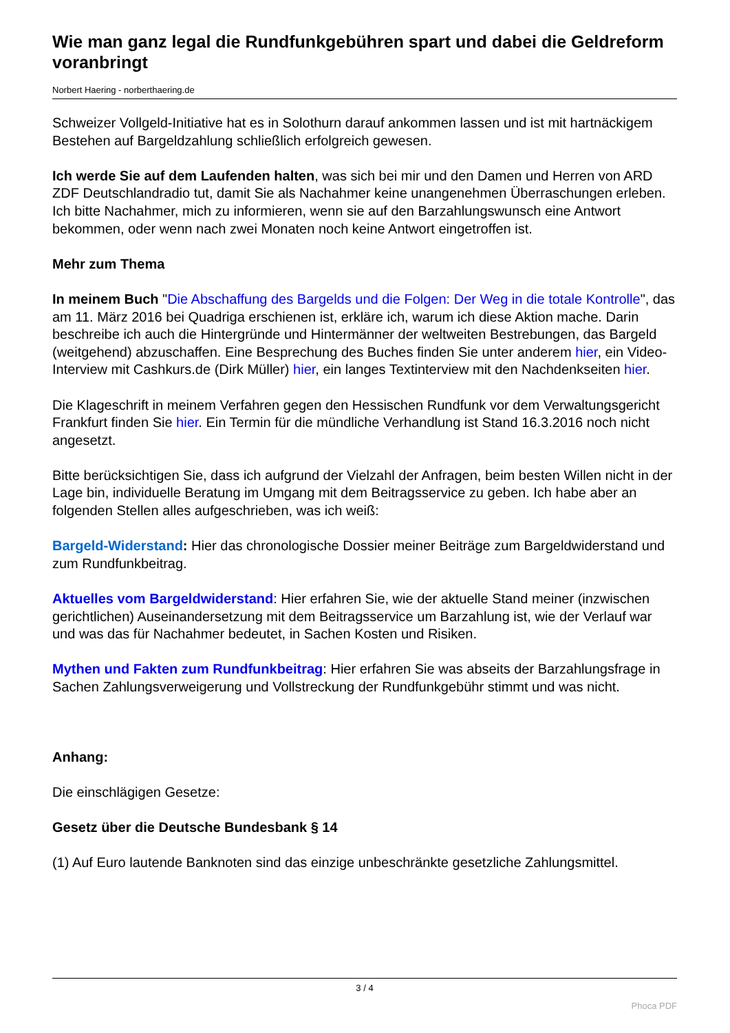Wie man ganz legal die Rundfunkgebühren spart und dabei die Geldreform voranbringt
Norbert Haering - norberthaering.de
Schweizer Vollgeld-Initiative hat es in Solothurn darauf ankommen lassen und ist mit hartnäckigem Bestehen auf Bargeldzahlung schließlich erfolgreich gewesen.
Ich werde Sie auf dem Laufenden halten, was sich bei mir und den Damen und Herren von ARD ZDF Deutschlandradio tut, damit Sie als Nachahmer keine unangenehmen Überraschungen erleben. Ich bitte Nachahmer, mich zu informieren, wenn sie auf den Barzahlungswunsch eine Antwort bekommen, oder wenn nach zwei Monaten noch keine Antwort eingetroffen ist.
Mehr zum Thema
In meinem Buch "Die Abschaffung des Bargelds und die Folgen: Der Weg in die totale Kontrolle", das am 11. März 2016 bei Quadriga erschienen ist, erkläre ich, warum ich diese Aktion mache. Darin beschreibe ich auch die Hintergründe und Hintermänner der weltweiten Bestrebungen, das Bargeld (weitgehend) abzuschaffen. Eine Besprechung des Buches finden Sie unter anderem hier, ein Video-Interview mit Cashkurs.de (Dirk Müller) hier, ein langes Textinterview mit den Nachdenkseiten hier.
Die Klageschrift in meinem Verfahren gegen den Hessischen Rundfunk vor dem Verwaltungsgericht Frankfurt finden Sie hier. Ein Termin für die mündliche Verhandlung ist Stand 16.3.2016 noch nicht angesetzt.
Bitte berücksichtigen Sie, dass ich aufgrund der Vielzahl der Anfragen, beim besten Willen nicht in der Lage bin, individuelle Beratung im Umgang mit dem Beitragsservice zu geben. Ich habe aber an folgenden Stellen alles aufgeschrieben, was ich weiß:
Bargeld-Widerstand: Hier das chronologische Dossier meiner Beiträge zum Bargeldwiderstand und zum Rundfunkbeitrag.
Aktuelles vom Bargeldwiderstand: Hier erfahren Sie, wie der aktuelle Stand meiner (inzwischen gerichtlichen) Auseinandersetzung mit dem Beitragsservice um Barzahlung ist, wie der Verlauf war und was das für Nachahmer bedeutet, in Sachen Kosten und Risiken.
Mythen und Fakten zum Rundfunkbeitrag: Hier erfahren Sie was abseits der Barzahlungsfrage in Sachen Zahlungsverweigerung und Vollstreckung der Rundfunkgebühr stimmt und was nicht.
Anhang:
Die einschlägigen Gesetze:
Gesetz über die Deutsche Bundesbank § 14
(1) Auf Euro lautende Banknoten sind das einzige unbeschränkte gesetzliche Zahlungsmittel.
3 / 4
Phoca PDF